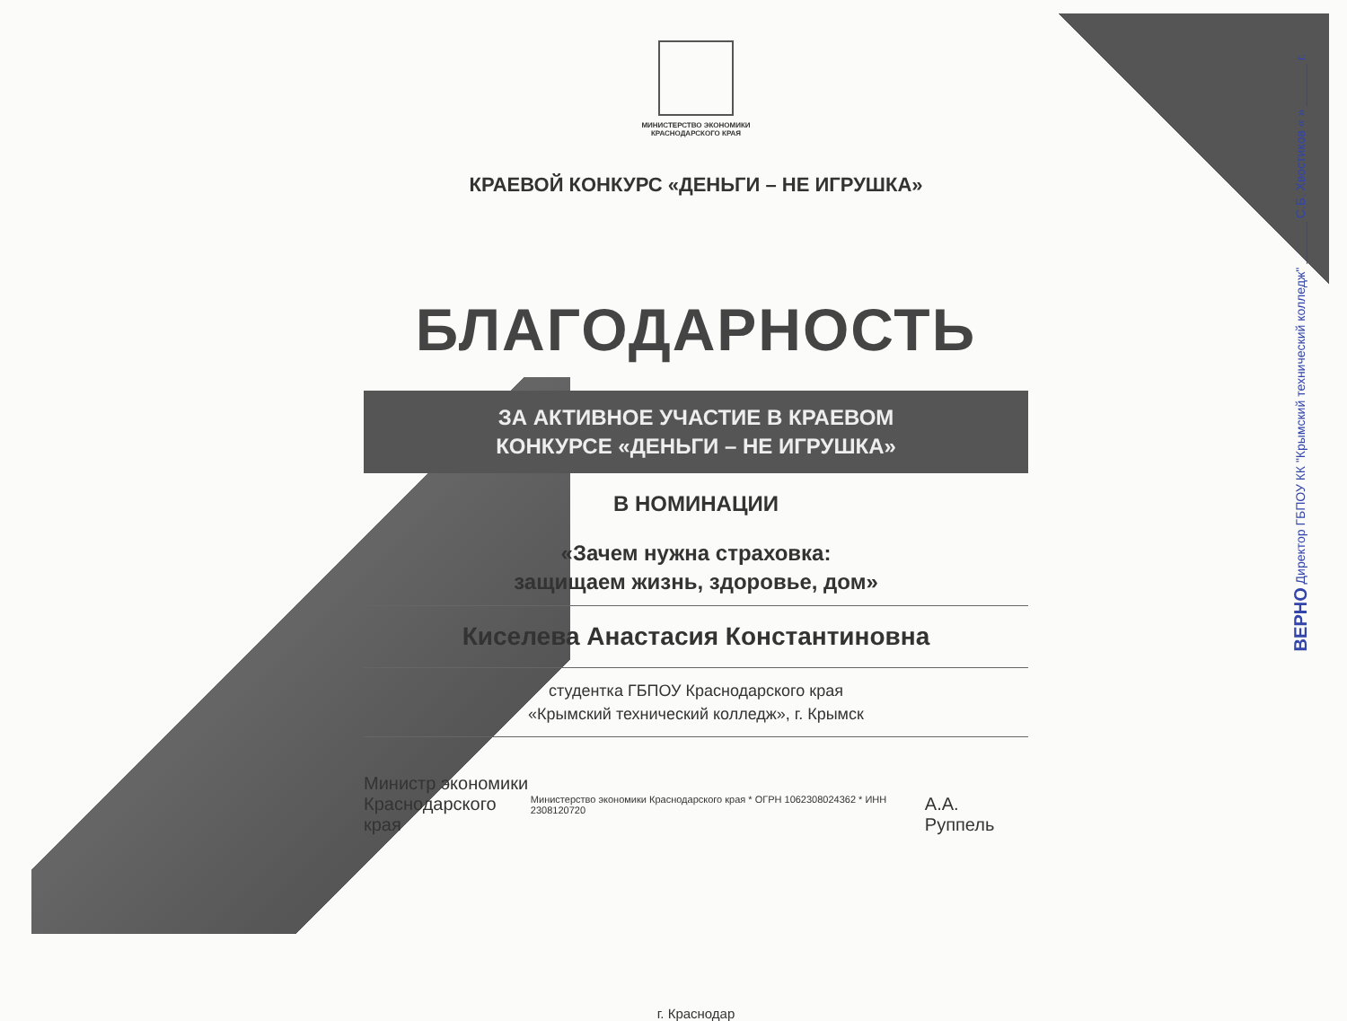МИНИСТЕРСТВО ЭКОНОМИКИ
КРАСНОДАРСКОГО КРАЯ
КРАЕВОЙ КОНКУРС «ДЕНЬГИ – НЕ ИГРУШКА»
БЛАГОДАРНОСТЬ
ЗА АКТИВНОЕ УЧАСТИЕ В КРАЕВОМ
КОНКУРСЕ «ДЕНЬГИ – НЕ ИГРУШКА»
В НОМИНАЦИИ
«Зачем нужна страховка:
защищаем жизнь, здоровье, дом»
Киселева Анастасия Константиновна
студентка ГБПОУ Краснодарского края
«Крымский технический колледж», г. Крымск
Министр экономики
Краснодарского края
Министерство экономики Краснодарского края * ОГРН 1062308024362 * ИНН 2308120720
А.А. Руппель
г. Краснодар
ВЕРНО Директор ГБПОУ КК "Крымский технический колледж" ______ С.Б. Хвостиков « » ______ г.